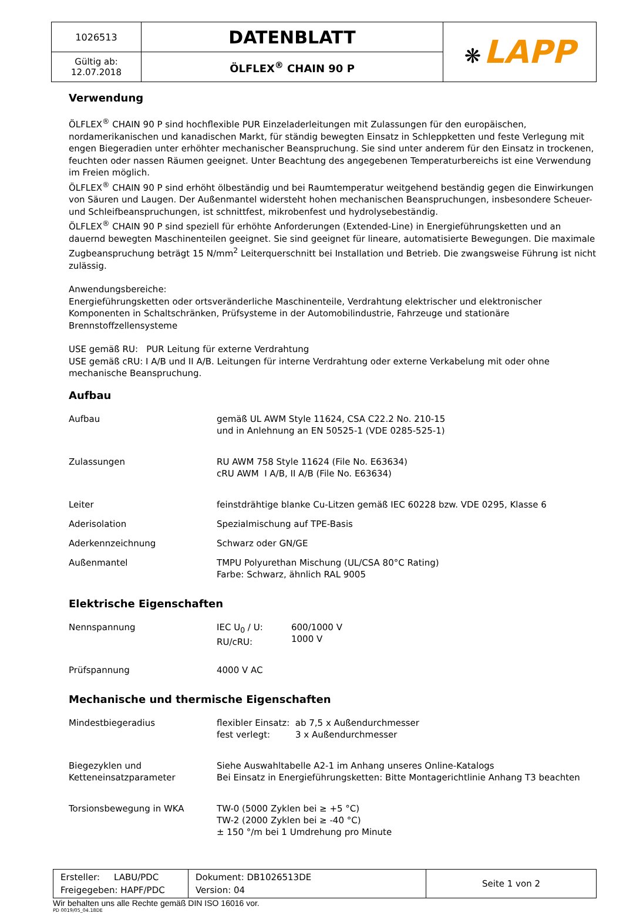| 1026513 | DATENBLATT | ❋ LAPP |
| Gültig ab: 12.07.2018 | ÖLFLEX<sup>®</sup> CHAIN 90 P | |
Verwendung
ÖLFLEX<sup>®</sup> CHAIN 90 P sind hochflexible PUR Einzeladerleitungen mit Zulassungen für den europäischen, nordamerikanischen und kanadischen Markt, für ständig bewegten Einsatz in Schleppketten und feste Verlegung mit engen Biegeradien unter erhöhter mechanischer Beanspruchung. Sie sind unter anderem für den Einsatz in trockenen, feuchten oder nassen Räumen geeignet. Unter Beachtung des angegebenen Temperaturbereichs ist eine Verwendung im Freien möglich.
ÖLFLEX<sup>®</sup> CHAIN 90 P sind erhöht ölbeständig und bei Raumtemperatur weitgehend beständig gegen die Einwirkungen von Säuren und Laugen. Der Außenmantel widersteht hohen mechanischen Beanspruchungen, insbesondere Scheuer- und Schleifbeanspruchungen, ist schnittfest, mikrobenfest und hydrolysebeständig.
ÖLFLEX<sup>®</sup> CHAIN 90 P sind speziell für erhöhte Anforderungen (Extended-Line) in Energieführungsketten und an dauernd bewegten Maschinenteilen geeignet. Sie sind geeignet für lineare, automatisierte Bewegungen. Die maximale Zugbeanspruchung beträgt 15 N/mm<sup>2</sup> Leiterquerschnitt bei Installation und Betrieb. Die zwangsweise Führung ist nicht zulässig.
Anwendungsbereiche:
Energieführungsketten oder ortsveränderliche Maschinenteile, Verdrahtung elektrischer und elektronischer Komponenten in Schaltschränken, Prüfsysteme in der Automobilindustrie, Fahrzeuge und stationäre Brennstoffzellensysteme
USE gemäß RU: PUR Leitung für externe Verdrahtung
USE gemäß cRU: I A/B und II A/B. Leitungen für interne Verdrahtung oder externe Verkabelung mit oder ohne mechanische Beanspruchung.
Aufbau
| Aufbau | gemäß UL AWM Style 11624, CSA C22.2 No. 210-15 und in Anlehnung an EN 50525-1 (VDE 0285-525-1) |
| Zulassungen | RU AWM 758 Style 11624 (File No. E63634) cRU AWM I A/B, II A/B (File No. E63634) |
| Leiter | feinstdrähtige blanke Cu-Litzen gemäß IEC 60228 bzw. VDE 0295, Klasse 6 |
| Aderisolation | Spezialmischung auf TPE-Basis |
| Aderkennzeichnung | Schwarz oder GN/GE |
| Außenmantel | TMPU Polyurethan Mischung (UL/CSA 80°C Rating) Farbe: Schwarz, ähnlich RAL 9005 |
Elektrische Eigenschaften
| Nennspannung | IEC U<sub>0</sub> / U: RU/cRU: | 600/1000 V 1000 V |
| Prüfspannung | 4000 V AC | |
Mechanische und thermische Eigenschaften
| Mindestbiegeradius | flexibler Einsatz: ab 7,5 x Außendurchmesser fest verlegt: 3 x Außendurchmesser |
| Biegezyklen und Ketteneinsatzparameter | Siehe Auswahltabelle A2-1 im Anhang unseres Online-Katalogs Bei Einsatz in Energieführungsketten: Bitte Montagerichtlinie Anhang T3 beachten |
| Torsionsbewegung in WKA | TW-0 (5000 Zyklen bei ≥ +5 °C) TW-2 (2000 Zyklen bei ≥ -40 °C) ± 150 °/m bei 1 Umdrehung pro Minute |
| Ersteller: LABU/PDC Freigegeben: HAPF/PDC | Dokument: DB1026513DE Version: 04 | Seite 1 von 2 |
Wir behalten uns alle Rechte gemäß DIN ISO 16016 vor.
PD 0019/05_04.18DE